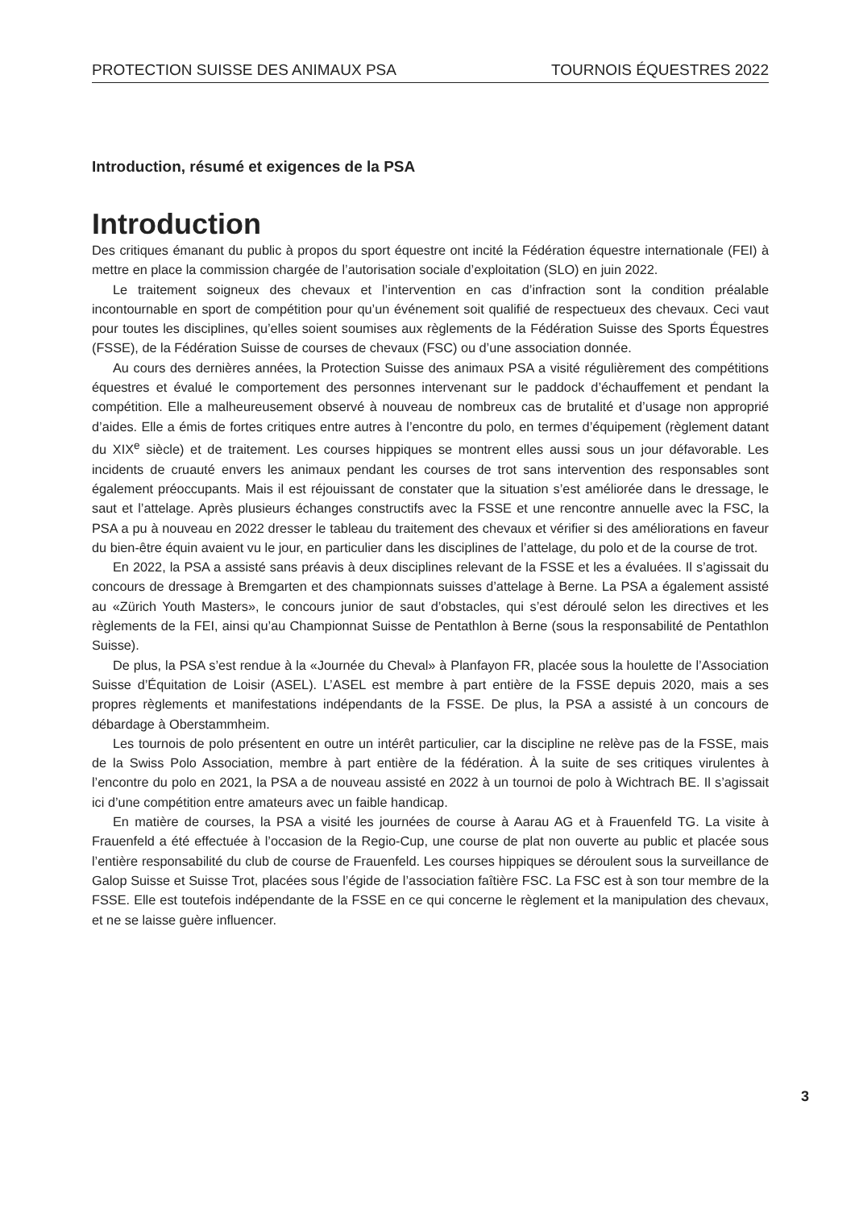PROTECTION SUISSE DES ANIMAUX PSA TOURNOIS ÉQUESTRES 2022
Introduction, résumé et exigences de la PSA
Introduction
Des critiques émanant du public à propos du sport équestre ont incité la Fédération équestre internationale (FEI) à mettre en place la commission chargée de l’autorisation sociale d’exploitation (SLO) en juin 2022.
Le traitement soigneux des chevaux et l’intervention en cas d’infraction sont la condition préalable incontournable en sport de compétition pour qu’un événement soit qualifié de respectueux des chevaux. Ceci vaut pour toutes les disciplines, qu’elles soient soumises aux règlements de la Fédération Suisse des Sports Équestres (FSSE), de la Fédération Suisse de courses de chevaux (FSC) ou d’une association donnée.
Au cours des dernières années, la Protection Suisse des animaux PSA a visité régulièrement des compétitions équestres et évalué le comportement des personnes intervenant sur le paddock d’échauffement et pendant la compétition. Elle a malheureusement observé à nouveau de nombreux cas de brutalité et d’usage non approprié d’aides. Elle a émis de fortes critiques entre autres à l’encontre du polo, en termes d’équipement (règlement datant du XIX<sup>e</sup> siècle) et de traitement. Les courses hippiques se montrent elles aussi sous un jour défavorable. Les incidents de cruauté envers les animaux pendant les courses de trot sans intervention des responsables sont également préoccupants. Mais il est réjouissant de constater que la situation s’est améliorée dans le dressage, le saut et l’attelage. Après plusieurs échanges constructifs avec la FSSE et une rencontre annuelle avec la FSC, la PSA a pu à nouveau en 2022 dresser le tableau du traitement des chevaux et vérifier si des améliorations en faveur du bien-être équin avaient vu le jour, en particulier dans les disciplines de l’attelage, du polo et de la course de trot.
En 2022, la PSA a assisté sans préavis à deux disciplines relevant de la FSSE et les a évaluées. Il s’agissait du concours de dressage à Bremgarten et des championnats suisses d’attelage à Berne. La PSA a également assisté au «Zürich Youth Masters», le concours junior de saut d’obstacles, qui s’est déroulé selon les directives et les règlements de la FEI, ainsi qu’au Championnat Suisse de Pentathlon à Berne (sous la responsabilité de Pentathlon Suisse).
De plus, la PSA s’est rendue à la «Journée du Cheval» à Planfayon FR, placée sous la houlette de l’Association Suisse d’Équitation de Loisir (ASEL). L’ASEL est membre à part entière de la FSSE depuis 2020, mais a ses propres règlements et manifestations indépendants de la FSSE. De plus, la PSA a assisté à un concours de débardage à Oberstammheim.
Les tournois de polo présentent en outre un intérêt particulier, car la discipline ne relève pas de la FSSE, mais de la Swiss Polo Association, membre à part entière de la fédération. À la suite de ses critiques virulentes à l’encontre du polo en 2021, la PSA a de nouveau assisté en 2022 à un tournoi de polo à Wichtrach BE. Il s’agissait ici d’une compétition entre amateurs avec un faible handicap.
En matière de courses, la PSA a visité les journées de course à Aarau AG et à Frauenfeld TG. La visite à Frauenfeld a été effectuée à l’occasion de la Regio-Cup, une course de plat non ouverte au public et placée sous l’entière responsabilité du club de course de Frauenfeld. Les courses hippiques se déroulent sous la surveillance de Galop Suisse et Suisse Trot, placées sous l’égide de l’association faîtière FSC. La FSC est à son tour membre de la FSSE. Elle est toutefois indépendante de la FSSE en ce qui concerne le règlement et la manipulation des chevaux, et ne se laisse guère influencer.
3